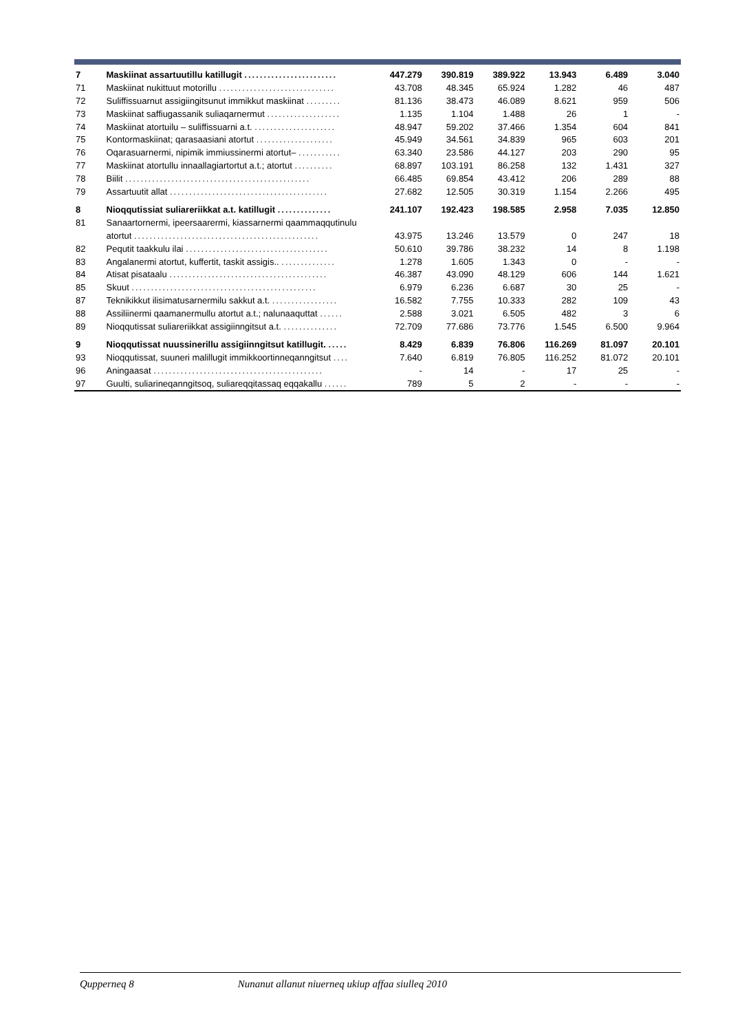| 7 | Maskiinat assartuutillu katillugit ........................ | 447.279 | 390.819 | 389.922 | 13.943 | 6.489 | 3.040 |
| 71 | Maskiinat nukittuut motorillu .............................. | 43.708 | 48.345 | 65.924 | 1.282 | 46 | 487 |
| 72 | Suliffissuarnut assigiingitsunut immikkut maskiinat ......... | 81.136 | 38.473 | 46.089 | 8.621 | 959 | 506 |
| 73 | Maskiinat saffiugassanik suliaqarnermut ................... | 1.135 | 1.104 | 1.488 | 26 | 1 | - |
| 74 | Maskiinat atortuilu – suliffissuarni a.t. ..................... | 48.947 | 59.202 | 37.466 | 1.354 | 604 | 841 |
| 75 | Kontormaskiinat; qarasaasiani atortut .................... | 45.949 | 34.561 | 34.839 | 965 | 603 | 201 |
| 76 | Oqarasuarnermi, nipimik immiussinermi atortut– ........... | 63.340 | 23.586 | 44.127 | 203 | 290 | 95 |
| 77 | Maskiinat atortullu innaallagiartortut a.t.; atortut .......... | 68.897 | 103.191 | 86.258 | 132 | 1.431 | 327 |
| 78 | Biilit ................................................ | 66.485 | 69.854 | 43.412 | 206 | 289 | 88 |
| 79 | Assartuutit allat ......................................... | 27.682 | 12.505 | 30.319 | 1.154 | 2.266 | 495 |
| 8 | Nioqqutissiat suliareriikkat a.t. katillugit .............. | 241.107 | 192.423 | 198.585 | 2.958 | 7.035 | 12.850 |
| 81 | Sanaartornermi, ipeersaarermi, kiassarnermi qaammaqqutinulu | | | | | | |
| | atortut ................................................ | 43.975 | 13.246 | 13.579 | 0 | 247 | 18 |
| 82 | Pequtit taakkulu ilai ..................................... | 50.610 | 39.786 | 38.232 | 14 | 8 | 1.198 |
| 83 | Angalanermi atortut, kuffertit, taskit assigis.. .............. | 1.278 | 1.605 | 1.343 | 0 | - | - |
| 84 | Atisat pisataalu ......................................... | 46.387 | 43.090 | 48.129 | 606 | 144 | 1.621 |
| 85 | Skuut ................................................ | 6.979 | 6.236 | 6.687 | 30 | 25 | - |
| 87 | Teknikikkut ilisimatusarnermilu sakkut a.t. ................. | 16.582 | 7.755 | 10.333 | 282 | 109 | 43 |
| 88 | Assiliinermi qaamanermullu atortut a.t.; nalunaaquttat ...... | 2.588 | 3.021 | 6.505 | 482 | 3 | 6 |
| 89 | Nioqqutissat suliareriikkat assigiinngitsut a.t. .............. | 72.709 | 77.686 | 73.776 | 1.545 | 6.500 | 9.964 |
| 9 | Nioqqutissat nuussinerillu assigiinngitsut katillugit. ..... | 8.429 | 6.839 | 76.806 | 116.269 | 81.097 | 20.101 |
| 93 | Nioqqutissat, suuneri malillugit immikkoortinneqanngitsut .... | 7.640 | 6.819 | 76.805 | 116.252 | 81.072 | 20.101 |
| 96 | Aningaasat ............................................ | - | 14 | - | 17 | 25 | - |
| 97 | Guulti, suliarineqanngitsoq, suliareqqitassaq eqqakallu ...... | 789 | 5 | 2 | - | - | - |
Qupperneq 8 Nunanut allanut niuerneq ukiup affaa siulleq 2010